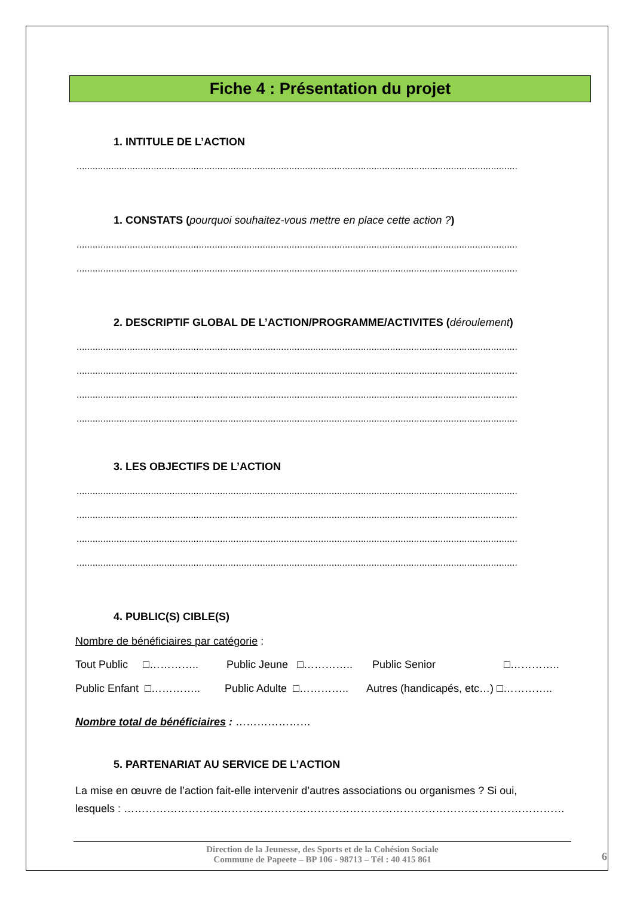Fiche 4 : Présentation du projet
1. INTITULE DE L’ACTION
......................................................................................................................................................................
1. CONSTATS (pourquoi souhaitez-vous mettre en place cette action ?)
......................................................................................................................................................................
......................................................................................................................................................................
2. DESCRIPTIF GLOBAL DE L’ACTION/PROGRAMME/ACTIVITES (déroulement)
......................................................................................................................................................................
......................................................................................................................................................................
......................................................................................................................................................................
......................................................................................................................................................................
3. LES OBJECTIFS DE L’ACTION
......................................................................................................................................................................
......................................................................................................................................................................
......................................................................................................................................................................
......................................................................................................................................................................
4. PUBLIC(S) CIBLE(S)
Nombre de bénéficiaires par catégorie :
Tout Public □………….. Public Jeune □………….. Public Senior □…………..
Public Enfant □………….. Public Adulte □………….. Autres (handicapés, etc…) □…………..
Nombre total de bénéficiaires : …………………
5. PARTENARIAT AU SERVICE DE L’ACTION
La mise en œuvre de l’action fait-elle intervenir d’autres associations ou organismes ? Si oui,
lesquels : ……………………………………………………………………………………………………………
Direction de la Jeunesse, des Sports et de la Cohésion Sociale
Commune de Papeete – BP 106 - 98713 – Tél : 40 415 861
6